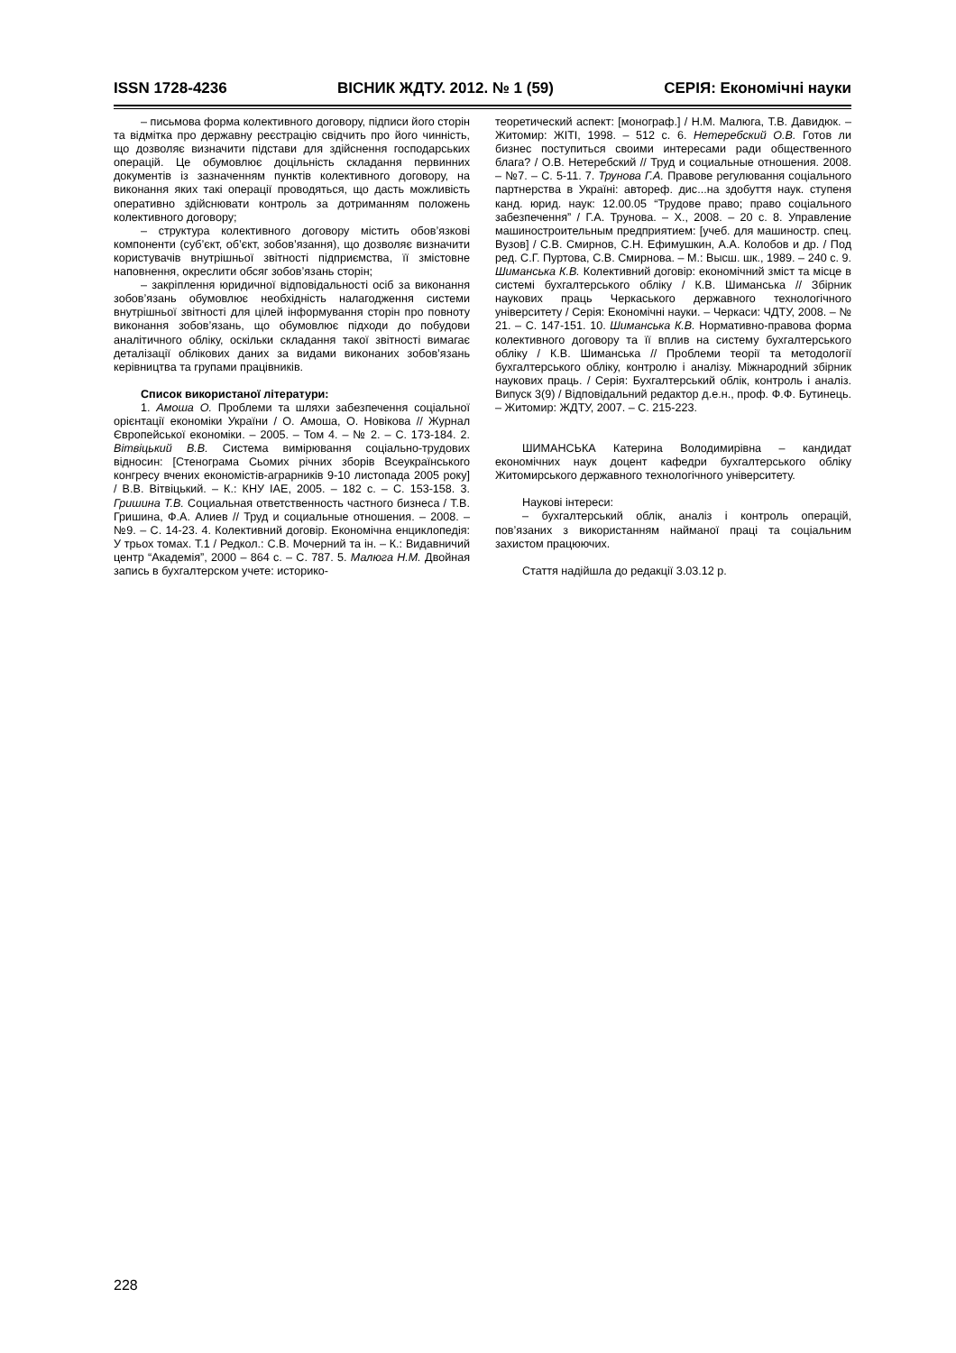ISSN 1728-4236 ВІСНИК ЖДТУ. 2012. № 1 (59) СЕРІЯ: Економічні науки
– письмова форма колективного договору, підписи його сторін та відмітка про державну реєстрацію свідчить про його чинність, що дозволяє визначити підстави для здійснення господарських операцій. Це обумовлює доцільність складання первинних документів із зазначенням пунктів колективного договору, на виконання яких такі операції проводяться, що дасть можливість оперативно здійснювати контроль за дотриманням положень колективного договору;
– структура колективного договору містить обов’язкові компоненти (суб’єкт, об’єкт, зобов’язання), що дозволяє визначити користувачів внутрішньої звітності підприємства, її змістовне наповнення, окреслити обсяг зобов’язань сторін;
– закріплення юридичної відповідальності осіб за виконання зобов’язань обумовлює необхідність налагодження системи внутрішньої звітності для цілей інформування сторін про повноту виконання зобов’язань, що обумовлює підходи до побудови аналітичного обліку, оскільки складання такої звітності вимагає деталізації облікових даних за видами виконаних зобов’язань керівництва та групами працівників.
Список використаної літератури:
1. Амоша О. Проблеми та шляхи забезпечення соціальної орієнтації економіки України / О. Амоша, О. Новікова // Журнал Європейської економіки. – 2005. – Том 4. – № 2. – С. 173-184. 2. Вітвіцький В.В. Система вимірювання соціально-трудових відносин: [Стенограма Сьомих річних зборів Всеукраїнського конгресу вчених економістів-аграрників 9-10 листопада 2005 року] / В.В. Вітвіцький. – К.: КНУ ІАЕ, 2005. – 182 с. – С. 153-158. 3. Гришина Т.В. Социальная ответственность частного бизнеса / Т.В. Гришина, Ф.А. Алиев // Труд и социальные отношения. – 2008. – №9. – С. 14-23. 4. Колективний договір. Економічна енциклопедія: У трьох томах. Т.1 / Редкол.: С.В. Мочерний та ін. – К.: Видавничий центр “Академія”, 2000 – 864 с. – С. 787. 5. Малюга Н.М. Двойная запись в бухгалтерском учете: историко-
теоретический аспект: [монограф.] / Н.М. Малюга, Т.В. Давидюк. – Житомир: ЖІТІ, 1998. – 512 с. 6. Нетеребский О.В. Готов ли бизнес поступиться своими интересами ради общественного блага? / О.В. Нетеребский // Труд и социальные отношения. 2008. – №7. – С. 5-11. 7. Трунова Г.А. Правове регулювання соціального партнерства в Україні: автореф. дис...на здобуття наук. ступеня канд. юрид. наук: 12.00.05 “Трудове право; право соціального забезпечення” / Г.А. Трунова. – Х., 2008. – 20 с. 8. Управление машиностроительным предприятием: [учеб. для машиностр. спец. Вузов] / С.В. Смирнов, С.Н. Ефимушкин, А.А. Колобов и др. / Под ред. С.Г. Пуртова, С.В. Смирнова. – М.: Высш. шк., 1989. – 240 с. 9. Шиманська К.В. Колективний договір: економічний зміст та місце в системі бухгалтерського обліку / К.В. Шиманська // Збірник наукових праць Черкаського державного технологічного університету / Серія: Економічні науки. – Черкаси: ЧДТУ, 2008. – № 21. – С. 147-151. 10. Шиманська К.В. Нормативно-правова форма колективного договору та її вплив на систему бухгалтерського обліку / К.В. Шиманська // Проблеми теорії та методології бухгалтерського обліку, контролю і аналізу. Міжнародний збірник наукових праць. / Серія: Бухгалтерський облік, контроль і аналіз. Випуск 3(9) / Відповідальний редактор д.е.н., проф. Ф.Ф. Бутинець. – Житомир: ЖДТУ, 2007. – С. 215-223.
ШИМАНСЬКА Катерина Володимирівна – кандидат економічних наук доцент кафедри бухгалтерського обліку Житомирського державного технологічного університету.
Наукові інтереси:
– бухгалтерський облік, аналіз і контроль операцій, пов’язаних з використанням найманої праці та соціальним захистом працюючих.
Стаття надійшла до редакції 3.03.12 р.
228